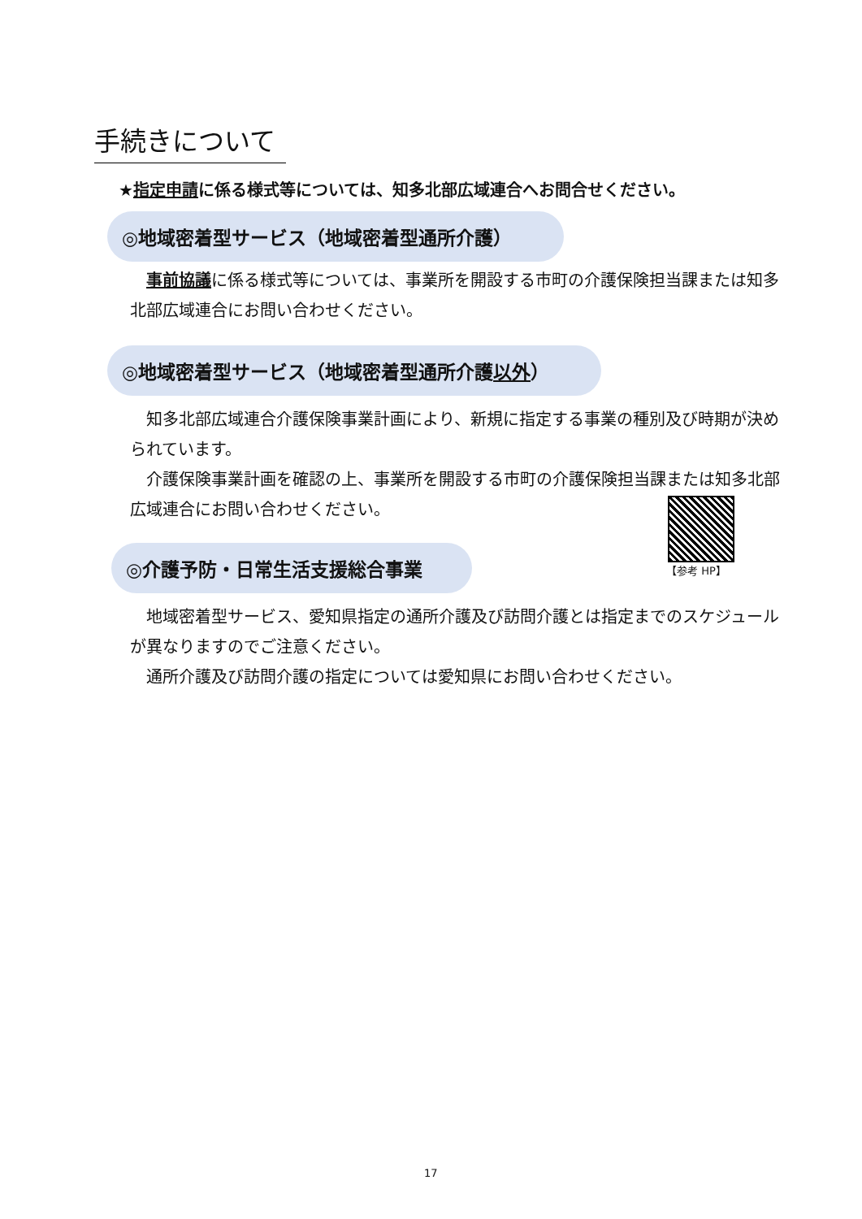手続きについて
★指定申請に係る様式等については、知多北部広域連合へお問合せください。
◎地域密着型サービス（地域密着型通所介護）
　事前協議に係る様式等については、事業所を開設する市町の介護保険担当課または知多北部広域連合にお問い合わせください。
◎地域密着型サービス（地域密着型通所介護以外）
　知多北部広域連合介護保険事業計画により、新規に指定する事業の種別及び時期が決められています。
　介護保険事業計画を確認の上、事業所を開設する市町の介護保険担当課または知多北部広域連合にお問い合わせください。
【参考 HP】
◎介護予防・日常生活支援総合事業
　地域密着型サービス、愛知県指定の通所介護及び訪問介護とは指定までのスケジュールが異なりますのでご注意ください。
　通所介護及び訪問介護の指定については愛知県にお問い合わせください。
17